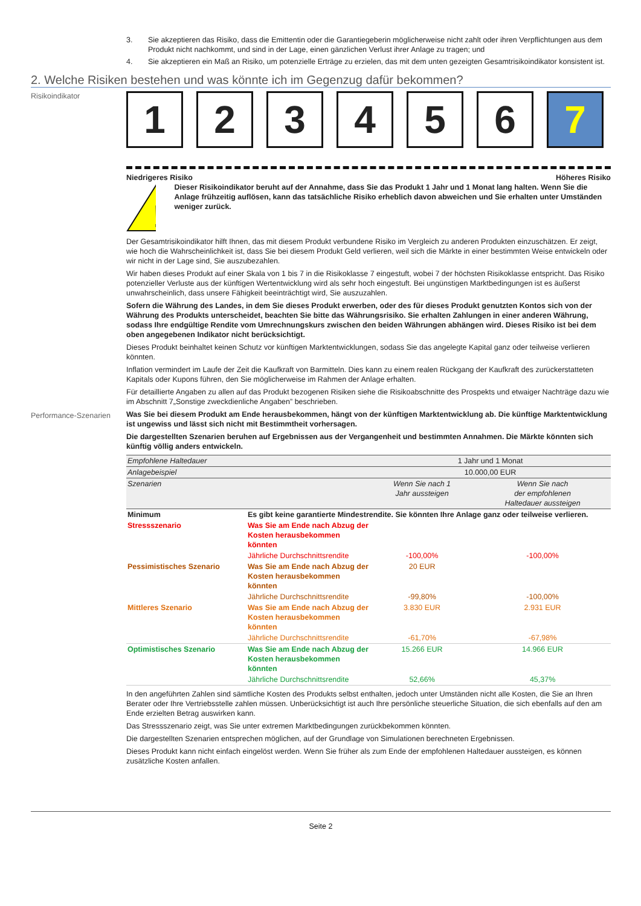3. Sie akzeptieren das Risiko, dass die Emittentin oder die Garantiegeberin möglicherweise nicht zahlt oder ihren Verpflichtungen aus dem Produkt nicht nachkommt, und sind in der Lage, einen gänzlichen Verlust ihrer Anlage zu tragen; und
4. Sie akzeptieren ein Maß an Risiko, um potenzielle Erträge zu erzielen, das mit dem unten gezeigten Gesamtrisikoindikator konsistent ist.
2. Welche Risiken bestehen und was könnte ich im Gegenzug dafür bekommen?
Risikoindikator
1 2 3 4 5 6 7
Niedrigeres Risiko Höheres Risiko
!
Dieser Risikoindikator beruht auf der Annahme, dass Sie das Produkt 1 Jahr und 1 Monat lang halten. Wenn Sie die Anlage frühzeitig auflösen, kann das tatsächliche Risiko erheblich davon abweichen und Sie erhalten unter Umständen weniger zurück.
Der Gesamtrisikoindikator hilft Ihnen, das mit diesem Produkt verbundene Risiko im Vergleich zu anderen Produkten einzuschätzen. Er zeigt, wie hoch die Wahrscheinlichkeit ist, dass Sie bei diesem Produkt Geld verlieren, weil sich die Märkte in einer bestimmten Weise entwickeln oder wir nicht in der Lage sind, Sie auszubezahlen.
Wir haben dieses Produkt auf einer Skala von 1 bis 7 in die Risikoklasse 7 eingestuft, wobei 7 der höchsten Risikoklasse entspricht. Das Risiko potenzieller Verluste aus der künftigen Wertentwicklung wird als sehr hoch eingestuft. Bei ungünstigen Marktbedingungen ist es äußerst unwahrscheinlich, dass unsere Fähigkeit beeinträchtigt wird, Sie auszuzahlen.
Sofern die Währung des Landes, in dem Sie dieses Produkt erwerben, oder des für dieses Produkt genutzten Kontos sich von der Währung des Produkts unterscheidet, beachten Sie bitte das Währungsrisiko. Sie erhalten Zahlungen in einer anderen Währung, sodass Ihre endgültige Rendite vom Umrechnungskurs zwischen den beiden Währungen abhängen wird. Dieses Risiko ist bei dem oben angegebenen Indikator nicht berücksichtigt.
Dieses Produkt beinhaltet keinen Schutz vor künftigen Marktentwicklungen, sodass Sie das angelegte Kapital ganz oder teilweise verlieren könnten.
Inflation vermindert im Laufe der Zeit die Kaufkraft von Barmitteln. Dies kann zu einem realen Rückgang der Kaufkraft des zurückerstatteten Kapitals oder Kupons führen, den Sie möglicherweise im Rahmen der Anlage erhalten.
Für detaillierte Angaben zu allen auf das Produkt bezogenen Risiken siehe die Risikoabschnitte des Prospekts und etwaiger Nachträge dazu wie im Abschnitt 7„Sonstige zweckdienliche Angaben” beschrieben.
Performance-Szenarien Was Sie bei diesem Produkt am Ende herausbekommen, hängt von der künftigen Marktentwicklung ab. Die künftige Marktentwicklung ist ungewiss und lässt sich nicht mit Bestimmtheit vorhersagen.
Die dargestellten Szenarien beruhen auf Ergebnissen aus der Vergangenheit und bestimmten Annahmen. Die Märkte könnten sich künftig völlig anders entwickeln.
| Empfohlene Haltedauer | | 1 Jahr und 1 Monat | |
| Anlagebeispiel | | 10.000,00 EUR | |
| Szenarien | | Wenn Sie nach 1 Jahr aussteigen | Wenn Sie nach der empfohlenen Haltedauer aussteigen |
| Minimum | Es gibt keine garantierte Mindestrendite. Sie könnten Ihre Anlage ganz oder teilweise verlieren. | | |
| Stressszenario | Was Sie am Ende nach Abzug der Kosten herausbekommen könnten | | |
| | Jährliche Durchschnittsrendite | -100,00% | -100,00% |
| Pessimistisches Szenario | Was Sie am Ende nach Abzug der Kosten herausbekommen könnten | 20 EUR | |
| | Jährliche Durchschnittsrendite | -99,80% | -100,00% |
| Mittleres Szenario | Was Sie am Ende nach Abzug der Kosten herausbekommen könnten | 3.830 EUR | 2.931 EUR |
| | Jährliche Durchschnittsrendite | -61,70% | -67,98% |
| Optimistisches Szenario | Was Sie am Ende nach Abzug der Kosten herausbekommen könnten | 15.266 EUR | 14.966 EUR |
| | Jährliche Durchschnittsrendite | 52,66% | 45,37% |
In den angeführten Zahlen sind sämtliche Kosten des Produkts selbst enthalten, jedoch unter Umständen nicht alle Kosten, die Sie an Ihren Berater oder Ihre Vertriebsstelle zahlen müssen. Unberücksichtigt ist auch Ihre persönliche steuerliche Situation, die sich ebenfalls auf den am Ende erzielten Betrag auswirken kann.
Das Stressszenario zeigt, was Sie unter extremen Marktbedingungen zurückbekommen könnten.
Die dargestellten Szenarien entsprechen möglichen, auf der Grundlage von Simulationen berechneten Ergebnissen.
Dieses Produkt kann nicht einfach eingelöst werden. Wenn Sie früher als zum Ende der empfohlenen Haltedauer aussteigen, es können zusätzliche Kosten anfallen.
Seite 2